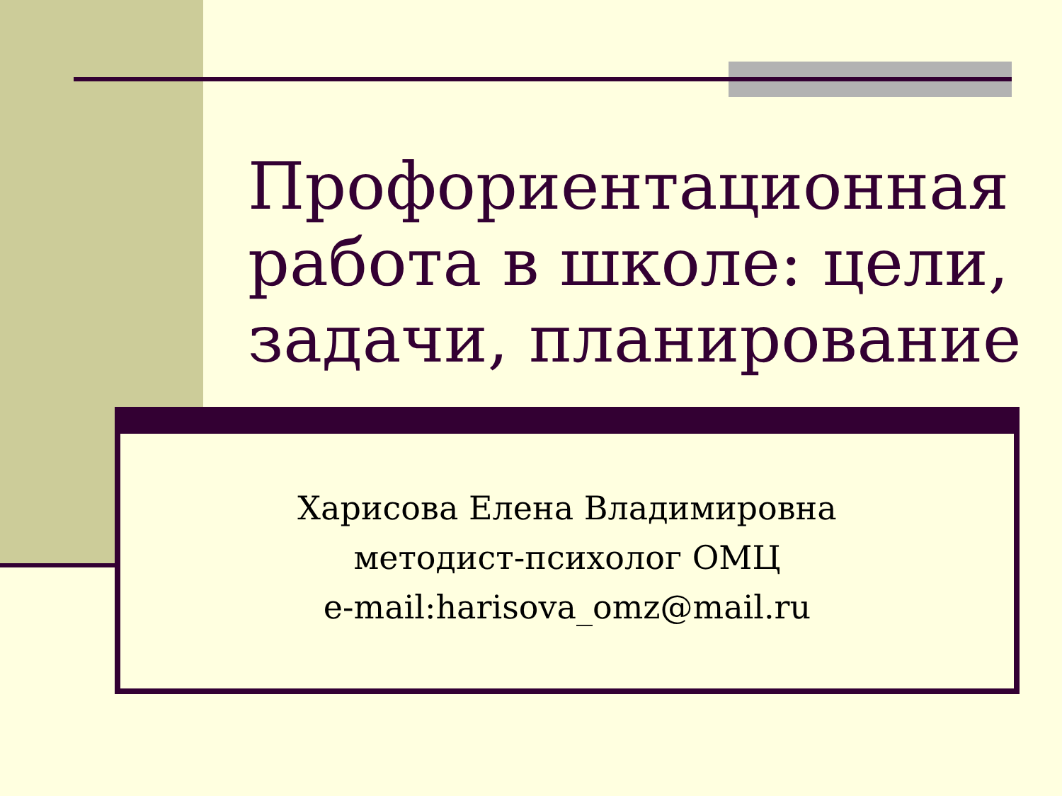Профориентационная работа в школе: цели, задачи, планирование
Харисова Елена Владимировна
методист-психолог ОМЦ
e-mail:harisova_omz@mail.ru